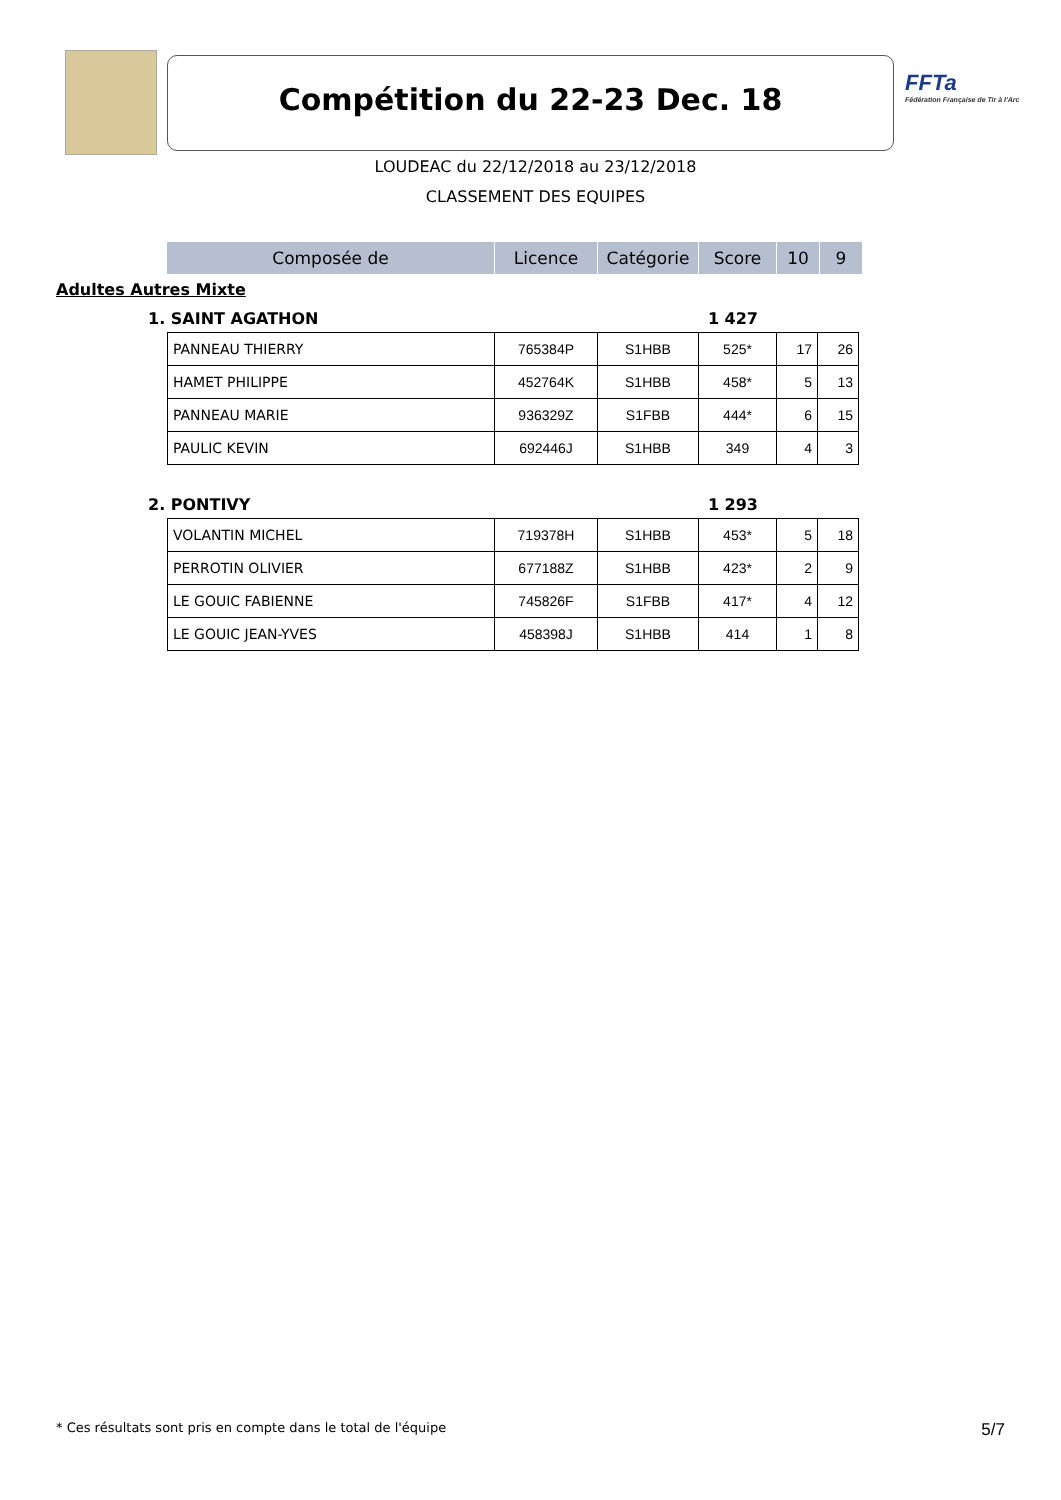FFTa
Fédération Française de Tir à l'Arc
Compétition du 22-23 Dec. 18
LOUDEAC du 22/12/2018 au 23/12/2018
CLASSEMENT DES EQUIPES
| Composée de | Licence | Catégorie | Score | 10 | 9 |
| --- | --- | --- | --- | --- | --- |
Adultes Autres Mixte
1. SAINT AGATHON 1 427
| PANNEAU THIERRY | 765384P | S1HBB | 525* | 17 | 26 |
| HAMET PHILIPPE | 452764K | S1HBB | 458* | 5 | 13 |
| PANNEAU MARIE | 936329Z | S1FBB | 444* | 6 | 15 |
| PAULIC KEVIN | 692446J | S1HBB | 349 | 4 | 3 |
2. PONTIVY 1 293
| VOLANTIN MICHEL | 719378H | S1HBB | 453* | 5 | 18 |
| PERROTIN OLIVIER | 677188Z | S1HBB | 423* | 2 | 9 |
| LE GOUIC FABIENNE | 745826F | S1FBB | 417* | 4 | 12 |
| LE GOUIC JEAN-YVES | 458398J | S1HBB | 414 | 1 | 8 |
* Ces résultats sont pris en compte dans le total de l'équipe 5/7